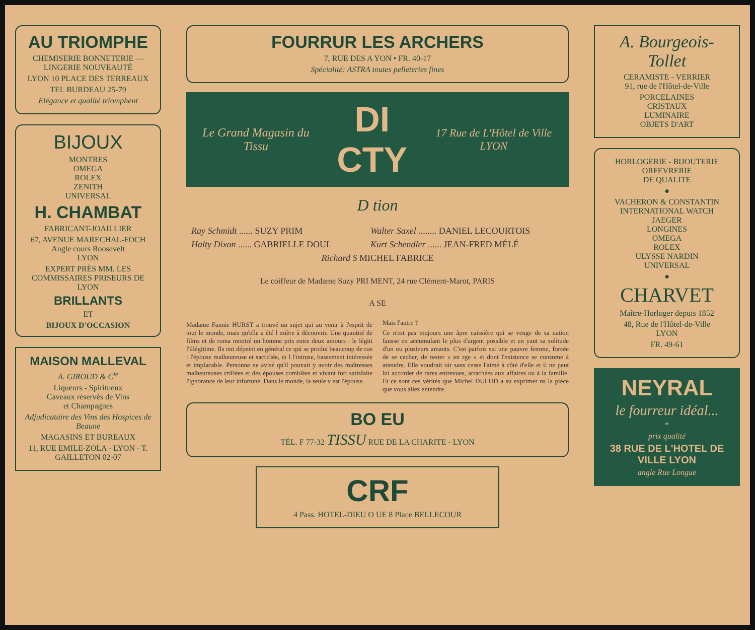AU TRIOMPHE
CHEMISERIE BONNETERIE — LINGERIE NOUVEAUTÉ
LYON 10 PLACE DES TERREAUX
TEL BURDEAU 25-79
Elégance et qualité triomphent
BIJOUX
MONTRES
OMEGA
ROLEX
ZENITH
UNIVERSAL
H. CHAMBAT
FABRICANT-JOAILLIER
67, AVENUE MARECHAL-FOCH
Angle cours Roosevelt
LYON
EXPERT PRÈS MM. LES COMMISSAIRES PRISEURS DE LYON
BRILLANTS
ET
BIJOUX D'OCCASION
MAISON MALLEVAL
A. GIROUD & C<sup>ie</sup>
Liqueurs - Spiritueux
Caveaux réservés de Vins
et Champagnes
Adjudicataire des Vins des Hospices de Beaune
MAGASINS ET BUREAUX
11, RUE EMILE-ZOLA - LYON - T. GAILLETON 02-07
FOURRUR LES ARCHERS
7, RUE DES A YON • FR. 40-17
Spécialité: ASTRA toutes pelleteries fines
Le Grand Magasin du Tissu DI CTY 17 Rue de L'Hôtel de Ville LYON
D tion
| Ray Schmidt ...... SUZY PRIM | Walter Saxel ........ DANIEL LECOURTOIS |
| Halty Dixon ...... GABRIELLE DOUL | Kurt Schendler ...... JEAN-FRED MÉLÉ |
| Richard S MICHEL FABRICE | |
Le coiffeur de Madame Suzy PRI MENT, 24 rue Clément-Marot, PARIS
A SE
Madame Fannie HURST a trouvé un sujet qui au venir à l'esprit de tout le monde, mais qu'elle a été l mière à découvrir. Une quantité de films et de roma montré un homme pris entre deux amours : le légiti l'illégitime. Ils ont dépeint en général ce qui se produi beaucoup de cas : l'épouse malheureuse et sacrifiée, et l l'intruse, bassement intéressée et implacable. Personne ne avisé qu'il pouvait y avoir des maîtresses malheureuses crifiées et des épouses comblées et vivant fort satisfaite l'ignorance de leur infortune. Dans le monde, la seule v est l'épouse.
Mais l'autre ?
Ce n'est pas toujours une âpre caissière qui se venge de sa uation fausse en accumulant le plus d'argent possible et en yant sa solitude d'un ou plusieurs amants. C'est parfois ssi une pauvre femme, forcée de se cacher, de rester « en rge » et dont l'existence se consume à attendre. Elle voudrait oir sans cesse l'aimé à côté d'elle et il ne peut lui accorder de rares entrevues, arrachées aux affaires ou à la famille. Et ce sont ces vérités que Michel DULUD a su exprimer ns la pièce que vous allez entendre.
BO EU
TÉL. F 77-32 TISSU RUE DE LA CHARITE - LYON
CRF
4 Pass. HOTEL-DIEU O UE 8 Place BELLECOUR
A. Bourgeois-Tollet
CERAMISTE - VERRIER
91, rue de l'Hôtel-de-Ville
PORCELAINES
CRISTAUX
LUMINAIRE
OBJETS D'ART
HORLOGERIE - BIJOUTERIE
ORFEVRERIE
DE QUALITE
●
VACHERON & CONSTANTIN
INTERNATIONAL WATCH
JAEGER
LONGINES
OMEGA
ROLEX
ULYSSE NARDIN
UNIVERSAL
●
CHARVET
Maître-Horloger depuis 1852
48, Rue de l'Hôtel-de-Ville
LYON
FR. 49-61
NEYRAL
le fourreur idéal...
*
prix qualité
38 RUE DE L'HOTEL DE VILLE LYON
angle Rue Longue